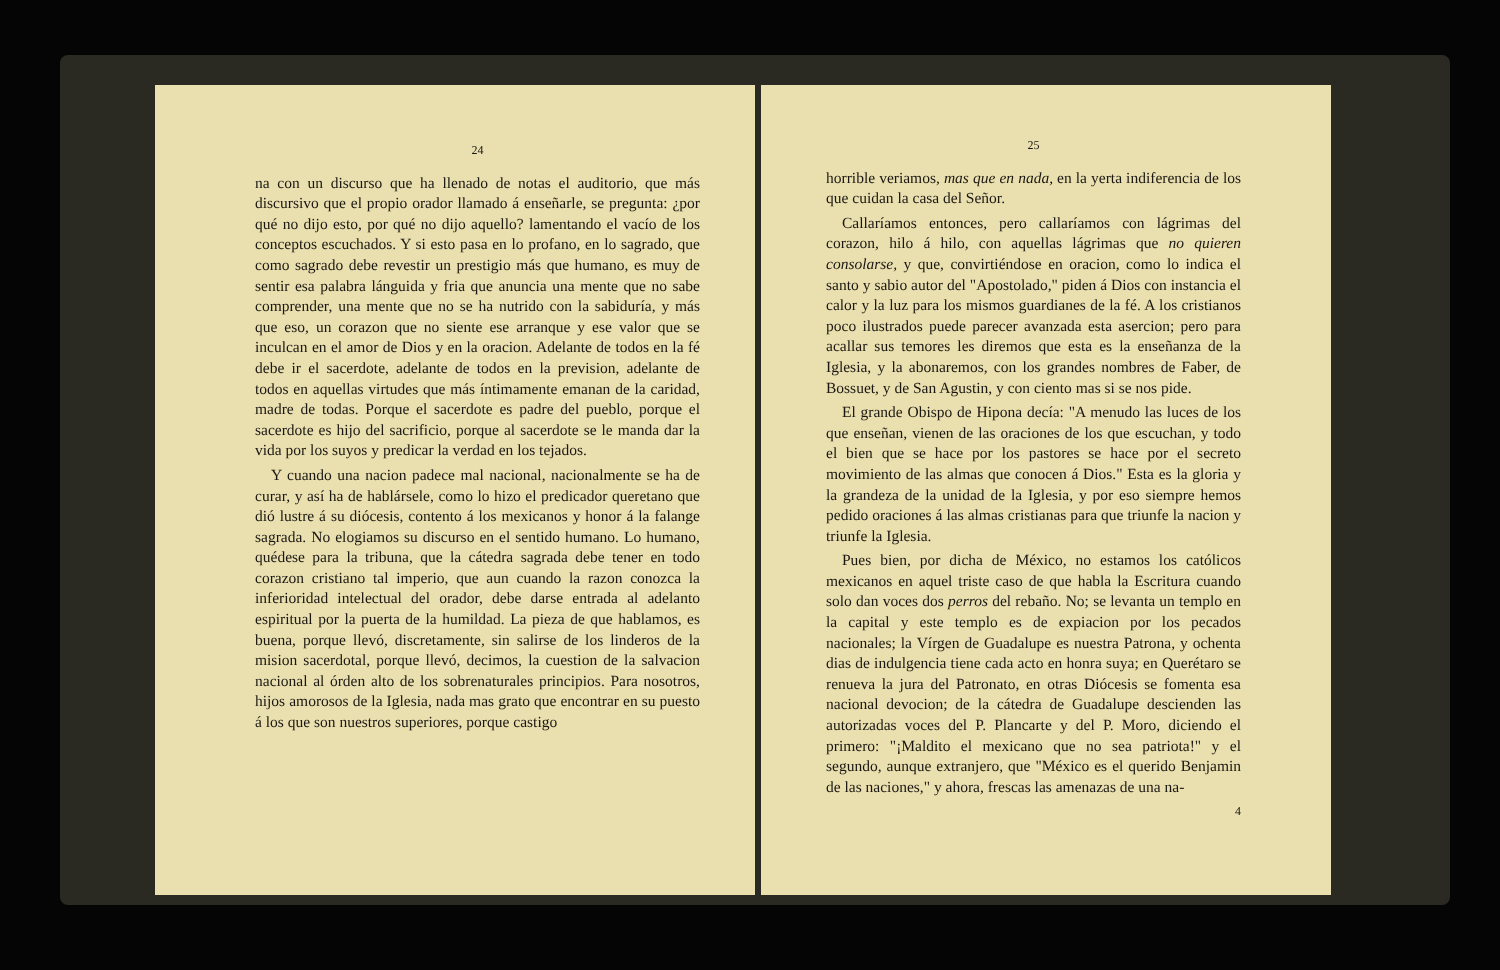24
na con un discurso que ha llenado de notas el auditorio, que más discursivo que el propio orador llamado á enseñarle, se pregunta: ¿por qué no dijo esto, por qué no dijo aquello? lamentando el vacío de los conceptos escuchados. Y si esto pasa en lo profano, en lo sagrado, que como sagrado debe revestir un prestigio más que humano, es muy de sentir esa palabra lánguida y fria que anuncia una mente que no sabe comprender, una mente que no se ha nutrido con la sabiduría, y más que eso, un corazon que no siente ese arranque y ese valor que se inculcan en el amor de Dios y en la oracion. Adelante de todos en la fé debe ir el sacerdote, adelante de todos en la prevision, adelante de todos en aquellas virtudes que más íntimamente emanan de la caridad, madre de todas. Porque el sacerdote es padre del pueblo, porque el sacerdote es hijo del sacrificio, porque al sacerdote se le manda dar la vida por los suyos y predicar la verdad en los tejados.
Y cuando una nacion padece mal nacional, nacionalmente se ha de curar, y así ha de hablársele, como lo hizo el predicador queretano que dió lustre á su diócesis, contento á los mexicanos y honor á la falange sagrada. No elogiamos su discurso en el sentido humano. Lo humano, quédese para la tribuna, que la cátedra sagrada debe tener en todo corazon cristiano tal imperio, que aun cuando la razon conozca la inferioridad intelectual del orador, debe darse entrada al adelanto espiritual por la puerta de la humildad. La pieza de que hablamos, es buena, porque llevó, discretamente, sin salirse de los linderos de la mision sacerdotal, porque llevó, decimos, la cuestion de la salvacion nacional al órden alto de los sobrenaturales principios. Para nosotros, hijos amorosos de la Iglesia, nada mas grato que encontrar en su puesto á los que son nuestros superiores, porque castigo
25
horrible veriamos, mas que en nada, en la yerta indiferencia de los que cuidan la casa del Señor.
Callaríamos entonces, pero callaríamos con lágrimas del corazon, hilo á hilo, con aquellas lágrimas que no quieren consolarse, y que, convirtiéndose en oracion, como lo indica el santo y sabio autor del "Apostolado," piden á Dios con instancia el calor y la luz para los mismos guardianes de la fé. A los cristianos poco ilustrados puede parecer avanzada esta asercion; pero para acallar sus temores les diremos que esta es la enseñanza de la Iglesia, y la abonaremos, con los grandes nombres de Faber, de Bossuet, y de San Agustin, y con ciento mas si se nos pide.
El grande Obispo de Hipona decía: "A menudo las luces de los que enseñan, vienen de las oraciones de los que escuchan, y todo el bien que se hace por los pastores se hace por el secreto movimiento de las almas que conocen á Dios." Esta es la gloria y la grandeza de la unidad de la Iglesia, y por eso siempre hemos pedido oraciones á las almas cristianas para que triunfe la nacion y triunfe la Iglesia.
Pues bien, por dicha de México, no estamos los católicos mexicanos en aquel triste caso de que habla la Escritura cuando solo dan voces dos perros del rebaño. No; se levanta un templo en la capital y este templo es de expiacion por los pecados nacionales; la Vírgen de Guadalupe es nuestra Patrona, y ochenta dias de indulgencia tiene cada acto en honra suya; en Querétaro se renueva la jura del Patronato, en otras Diócesis se fomenta esa nacional devocion; de la cátedra de Guadalupe descienden las autorizadas voces del P. Plancarte y del P. Moro, diciendo el primero: "¡Maldito el mexicano que no sea patriota!" y el segundo, aunque extranjero, que "México es el querido Benjamin de las naciones," y ahora, frescas las amenazas de una na-
4